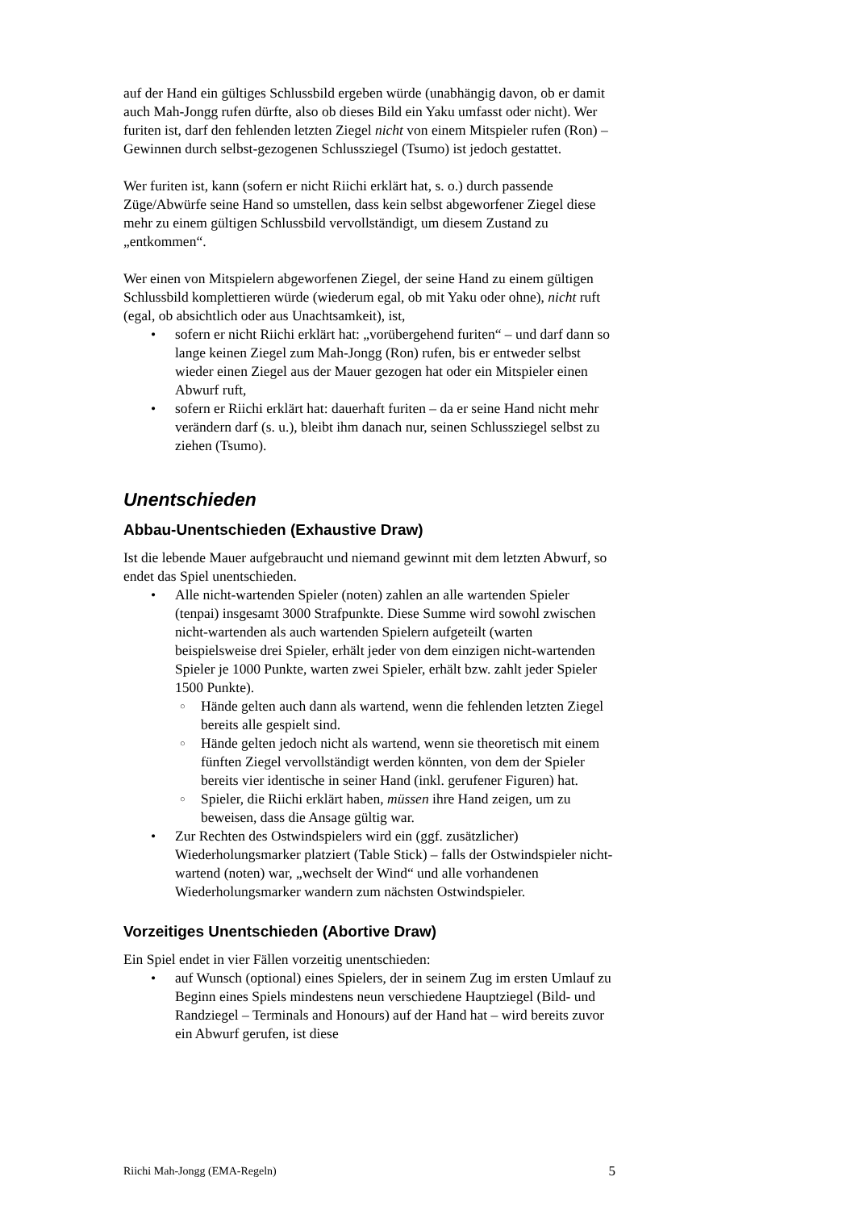auf der Hand ein gültiges Schlussbild ergeben würde (unabhängig davon, ob er damit auch Mah-Jongg rufen dürfte, also ob dieses Bild ein Yaku umfasst oder nicht). Wer furiten ist, darf den fehlenden letzten Ziegel nicht von einem Mitspieler rufen (Ron) – Gewinnen durch selbst-gezogenen Schlussziegel (Tsumo) ist jedoch gestattet.
Wer furiten ist, kann (sofern er nicht Riichi erklärt hat, s. o.) durch passende Züge/Abwürfe seine Hand so umstellen, dass kein selbst abgeworfener Ziegel diese mehr zu einem gültigen Schlussbild vervollständigt, um diesem Zustand zu „entkommen“.
Wer einen von Mitspielern abgeworfenen Ziegel, der seine Hand zu einem gültigen Schlussbild komplettieren würde (wiederum egal, ob mit Yaku oder ohne), nicht ruft (egal, ob absichtlich oder aus Unachtsamkeit), ist,
sofern er nicht Riichi erklärt hat: „vorübergehend furiten“ – und darf dann so lange keinen Ziegel zum Mah-Jongg (Ron) rufen, bis er entweder selbst wieder einen Ziegel aus der Mauer gezogen hat oder ein Mitspieler einen Abwurf ruft,
sofern er Riichi erklärt hat: dauerhaft furiten – da er seine Hand nicht mehr verändern darf (s. u.), bleibt ihm danach nur, seinen Schlussziegel selbst zu ziehen (Tsumo).
Unentschieden
Abbau-Unentschieden (Exhaustive Draw)
Ist die lebende Mauer aufgebraucht und niemand gewinnt mit dem letzten Abwurf, so endet das Spiel unentschieden.
Alle nicht-wartenden Spieler (noten) zahlen an alle wartenden Spieler (tenpai) insgesamt 3000 Strafpunkte. Diese Summe wird sowohl zwischen nicht-wartenden als auch wartenden Spielern aufgeteilt (warten beispielsweise drei Spieler, erhält jeder von dem einzigen nicht-wartenden Spieler je 1000 Punkte, warten zwei Spieler, erhält bzw. zahlt jeder Spieler 1500 Punkte).
Hände gelten auch dann als wartend, wenn die fehlenden letzten Ziegel bereits alle gespielt sind.
Hände gelten jedoch nicht als wartend, wenn sie theoretisch mit einem fünften Ziegel vervollständigt werden könnten, von dem der Spieler bereits vier identische in seiner Hand (inkl. gerufener Figuren) hat.
Spieler, die Riichi erklärt haben, müssen ihre Hand zeigen, um zu beweisen, dass die Ansage gültig war.
Zur Rechten des Ostwindspielers wird ein (ggf. zusätzlicher) Wiederholungsmarker platziert (Table Stick) – falls der Ostwindspieler nicht-wartend (noten) war, „wechselt der Wind“ und alle vorhandenen Wiederholungsmarker wandern zum nächsten Ostwindspieler.
Vorzeitiges Unentschieden (Abortive Draw)
Ein Spiel endet in vier Fällen vorzeitig unentschieden:
auf Wunsch (optional) eines Spielers, der in seinem Zug im ersten Umlauf zu Beginn eines Spiels mindestens neun verschiedene Hauptziegel (Bild- und Randziegel – Terminals and Honours) auf der Hand hat – wird bereits zuvor ein Abwurf gerufen, ist diese
Riichi Mah-Jongg (EMA-Regeln) 5